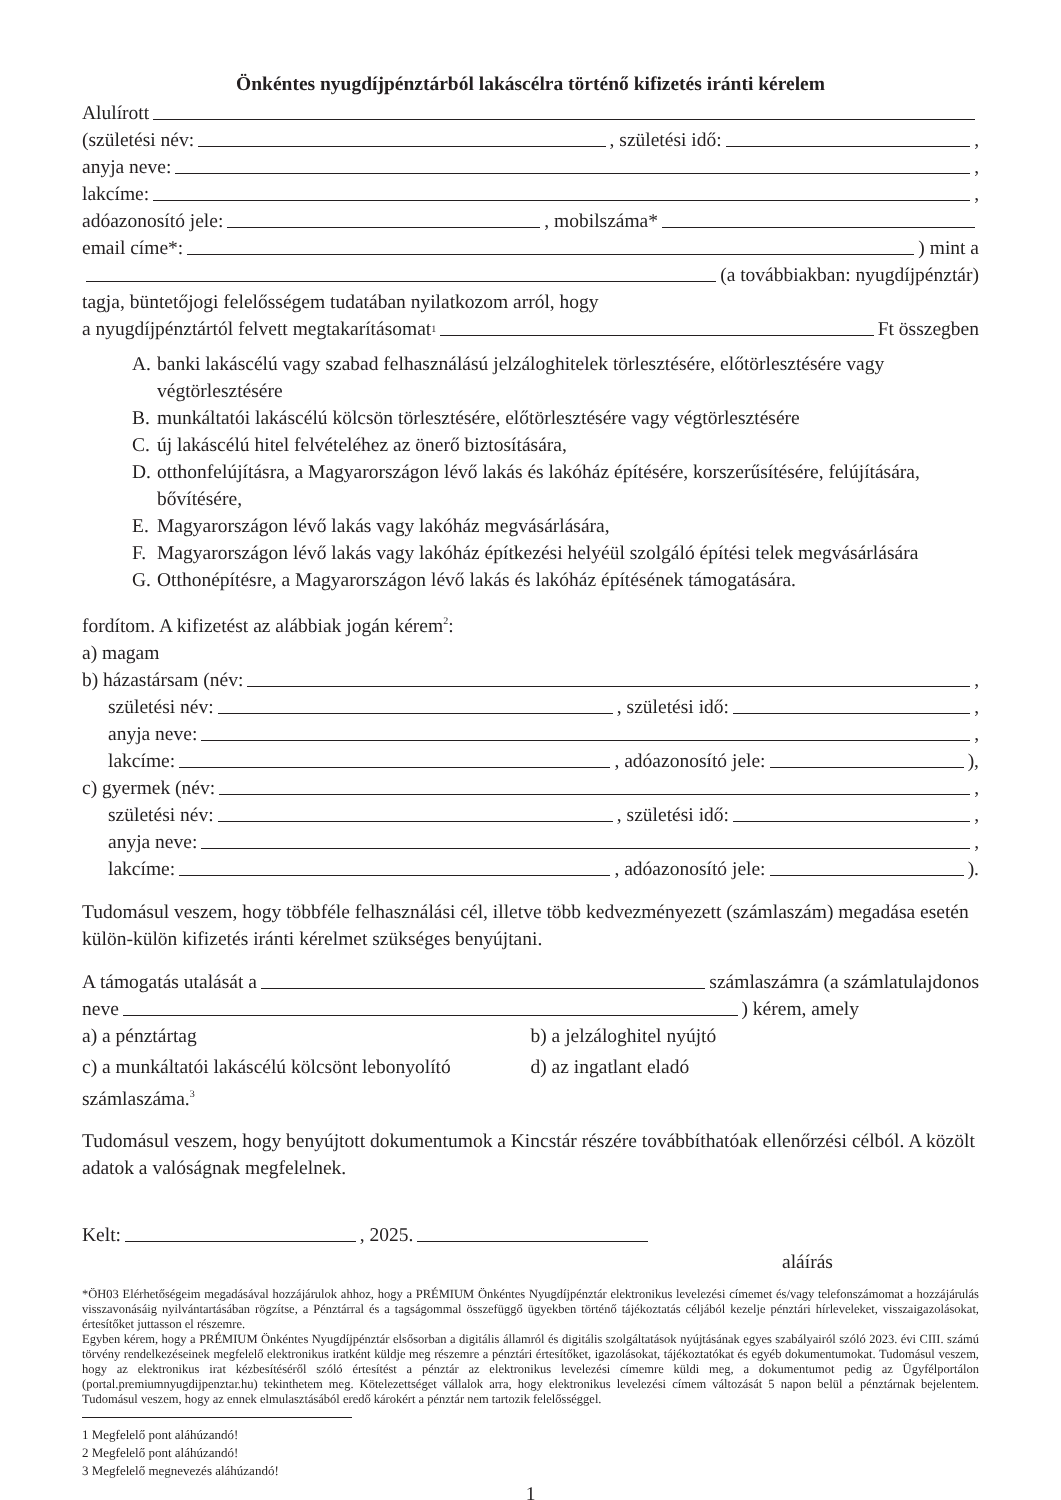Önkéntes nyugdíjpénztárból lakáscélra történő kifizetés iránti kérelem
Alulírott
(születési név: , születési idő: ,
anyja neve: ,
lakcíme: ,
adóazonosító jele: , mobilszáma*
email címe*: ) mint a
(a továbbiakban: nyugdíjpénztár)
tagja, büntetőjogi felelősségem tudatában nyilatkozom arról, hogy
a nyugdíjpénztártól felvett megtakarításomat<sup>1</sup> Ft összegben
A. banki lakáscélú vagy szabad felhasználású jelzáloghitelek törlesztésére, előtörlesztésére vagy végtörlesztésére
B. munkáltatói lakáscélú kölcsön törlesztésére, előtörlesztésére vagy végtörlesztésére
C. új lakáscélú hitel felvételéhez az önerő biztosítására,
D. otthonfelújításra, a Magyarországon lévő lakás és lakóház építésére, korszerűsítésére, felújítására, bővítésére,
E. Magyarországon lévő lakás vagy lakóház megvásárlására,
F. Magyarországon lévő lakás vagy lakóház építkezési helyéül szolgáló építési telek megvásárlására
G. Otthonépítésre, a Magyarországon lévő lakás és lakóház építésének támogatására.
fordítom. A kifizetést az alábbiak jogán kérem<sup>2</sup>:
a) magam
b) házastársam (név: ,
születési név: , születési idő: ,
anyja neve: ,
lakcíme: , adóazonosító jele: ),
c) gyermek (név: ,
születési név: , születési idő: ,
anyja neve: ,
lakcíme: , adóazonosító jele: ).
Tudomásul veszem, hogy többféle felhasználási cél, illetve több kedvezményezett (számlaszám) megadása esetén külön-külön kifizetés iránti kérelmet szükséges benyújtani.
A támogatás utalását a számlaszámra (a számlatulajdonos
neve ) kérem, amely
a) a pénztártag b) a jelzáloghitel nyújtó
c) a munkáltatói lakáscélú kölcsönt lebonyolító
d) az ingatlant eladó
számlaszáma.<sup>3</sup>
Tudomásul veszem, hogy benyújtott dokumentumok a Kincstár részére továbbíthatóak ellenőrzési célból. A közölt adatok a valóságnak megfelelnek.
Kelt: , 2025.
aláírás
*ÖH03 Elérhetőségeim megadásával hozzájárulok ahhoz, hogy a PRÉMIUM Önkéntes Nyugdíjpénztár elektronikus levelezési címemet és/vagy telefonszámomat a hozzájárulás visszavonásáig nyilvántartásában rögzítse, a Pénztárral és a tagságommal összefüggő ügyekben történő tájékoztatás céljából kezelje pénztári hírleveleket, visszaigazolásokat, értesítőket juttasson el részemre.
Egyben kérem, hogy a PRÉMIUM Önkéntes Nyugdíjpénztár elsősorban a digitális államról és digitális szolgáltatások nyújtásának egyes szabályairól szóló 2023. évi CIII. számú törvény rendelkezéseinek megfelelő elektronikus iratként küldje meg részemre a pénztári értesítőket, igazolásokat, tájékoztatókat és egyéb dokumentumokat. Tudomásul veszem, hogy az elektronikus irat kézbesítéséről szóló értesítést a pénztár az elektronikus levelezési címemre küldi meg, a dokumentumot pedig az Ügyfélportálon (portal.premiumnyugdijpenztar.hu) tekinthetem meg. Kötelezettséget vállalok arra, hogy elektronikus levelezési címem változását 5 napon belül a pénztárnak bejelentem. Tudomásul veszem, hogy az ennek elmulasztásából eredő károkért a pénztár nem tartozik felelősséggel.
1 Megfelelő pont aláhúzandó!
2 Megfelelő pont aláhúzandó!
3 Megfelelő megnevezés aláhúzandó!
1